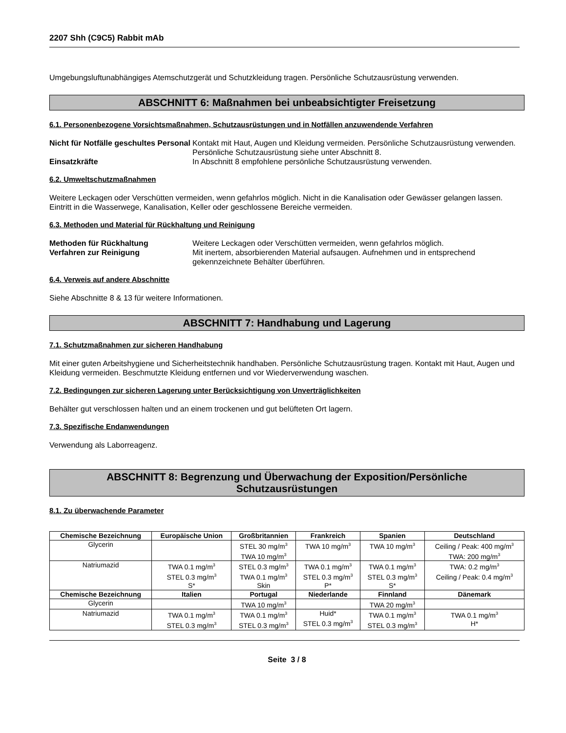2207 Shh (C9C5) Rabbit mAb
Umgebungsluftunabhängiges Atemschutzgerät und Schutzkleidung tragen. Persönliche Schutzausrüstung verwenden.
ABSCHNITT 6: Maßnahmen bei unbeabsichtigter Freisetzung
6.1. Personenbezogene Vorsichtsmaßnahmen, Schutzausrüstungen und in Notfällen anzuwendende Verfahren
Nicht für Notfälle geschultes Personal
Kontakt mit Haut, Augen und Kleidung vermeiden. Persönliche Schutzausrüstung verwenden. Persönliche Schutzausrüstung siehe unter Abschnitt 8.
Einsatzkräfte
In Abschnitt 8 empfohlene persönliche Schutzausrüstung verwenden.
6.2. Umweltschutzmaßnahmen
Weitere Leckagen oder Verschütten vermeiden, wenn gefahrlos möglich. Nicht in die Kanalisation oder Gewässer gelangen lassen. Eintritt in die Wasserwege, Kanalisation, Keller oder geschlossene Bereiche vermeiden.
6.3. Methoden und Material für Rückhaltung und Reinigung
Methoden für Rückhaltung
Weitere Leckagen oder Verschütten vermeiden, wenn gefahrlos möglich.
Verfahren zur Reinigung
Mit inertem, absorbierenden Material aufsaugen. Aufnehmen und in entsprechend gekennzeichnete Behälter überführen.
6.4. Verweis auf andere Abschnitte
Siehe Abschnitte 8 & 13 für weitere Informationen.
ABSCHNITT 7: Handhabung und Lagerung
7.1. Schutzmaßnahmen zur sicheren Handhabung
Mit einer guten Arbeitshygiene und Sicherheitstechnik handhaben. Persönliche Schutzausrüstung tragen. Kontakt mit Haut, Augen und Kleidung vermeiden. Beschmutzte Kleidung entfernen und vor Wiederverwendung waschen.
7.2. Bedingungen zur sicheren Lagerung unter Berücksichtigung von Unverträglichkeiten
Behälter gut verschlossen halten und an einem trockenen und gut belüfteten Ort lagern.
7.3. Spezifische Endanwendungen
Verwendung als Laborreagenz.
ABSCHNITT 8: Begrenzung und Überwachung der Exposition/Persönliche
Schutzausrüstungen
8.1. Zu überwachende Parameter
| Chemische Bezeichnung | Europäische Union | Großbritannien | Frankreich | Spanien | Deutschland |
| --- | --- | --- | --- | --- | --- |
| Glycerin | | STEL 30 mg/m<sup>3</sup> TWA 10 mg/m<sup>3</sup> | TWA 10 mg/m<sup>3</sup> | TWA 10 mg/m<sup>3</sup> | Ceiling / Peak: 400 mg/m<sup>3</sup> TWA: 200 mg/m<sup>3</sup> |
| Natriumazid | TWA 0.1 mg/m<sup>3</sup> STEL 0.3 mg/m<sup>3</sup> S* | STEL 0.3 mg/m<sup>3</sup> TWA 0.1 mg/m<sup>3</sup> Skin | TWA 0.1 mg/m<sup>3</sup> STEL 0.3 mg/m<sup>3</sup> P* | TWA 0.1 mg/m<sup>3</sup> STEL 0.3 mg/m<sup>3</sup> S* | TWA: 0.2 mg/m<sup>3</sup> Ceiling / Peak: 0.4 mg/m<sup>3</sup> |
| Chemische Bezeichnung | Italien | Portugal | Niederlande | Finnland | Dänemark |
| Glycerin | | TWA 10 mg/m<sup>3</sup> | | TWA 20 mg/m<sup>3</sup> | |
| Natriumazid | TWA 0.1 mg/m<sup>3</sup> STEL 0.3 mg/m<sup>3</sup> | TWA 0.1 mg/m<sup>3</sup> STEL 0.3 mg/m<sup>3</sup> | Huid* STEL 0.3 mg/m<sup>3</sup> | TWA 0.1 mg/m<sup>3</sup> STEL 0.3 mg/m<sup>3</sup> | TWA 0.1 mg/m<sup>3</sup> H* |
Seite 3 / 8